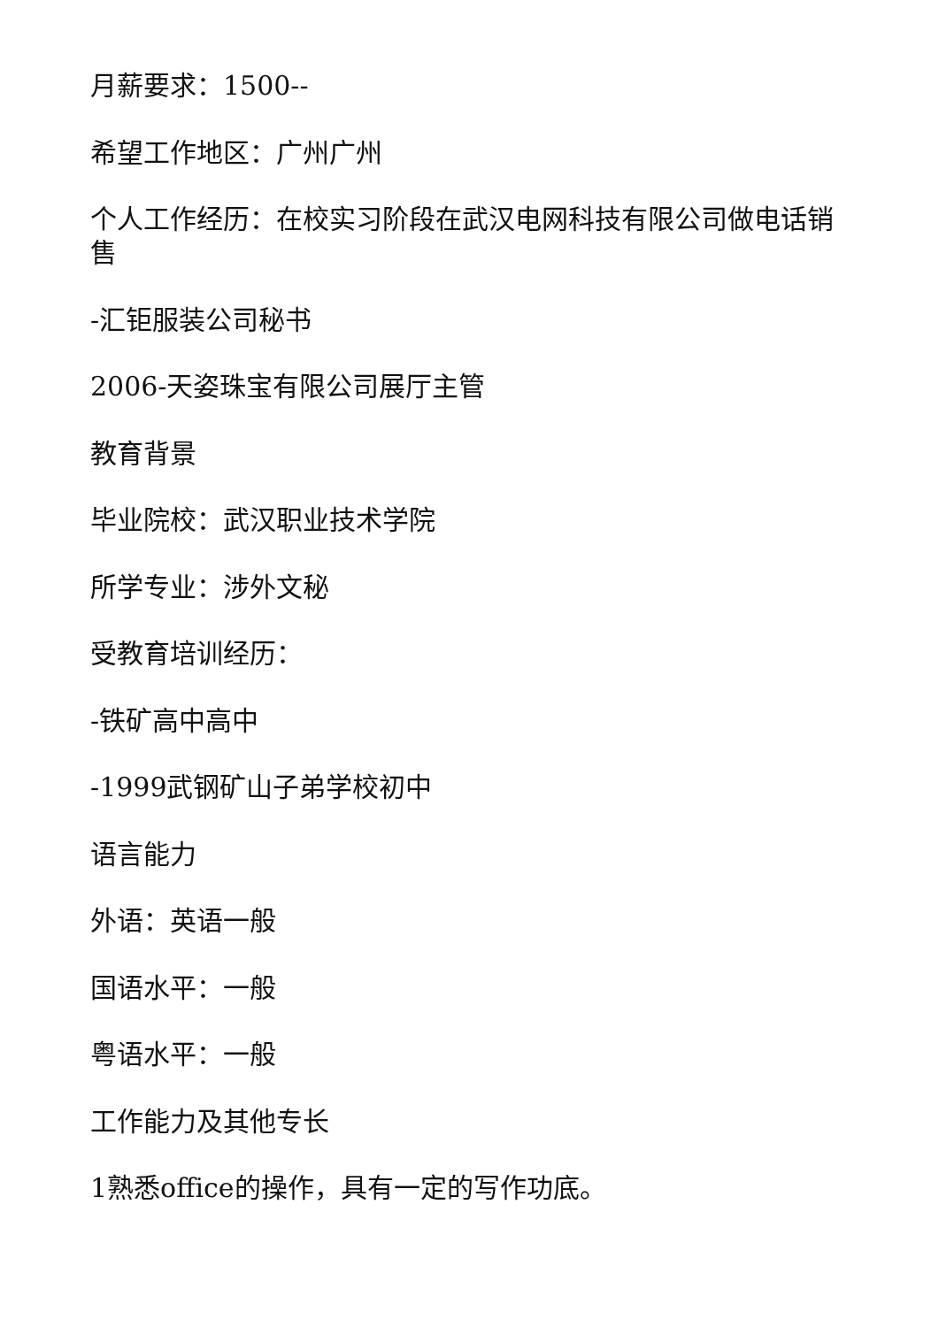月薪要求：1500--
希望工作地区：广州广州
个人工作经历：在校实习阶段在武汉电网科技有限公司做电话销售
-汇钜服装公司秘书
2006-天姿珠宝有限公司展厅主管
教育背景
毕业院校：武汉职业技术学院
所学专业：涉外文秘
受教育培训经历：
-铁矿高中高中
-1999武钢矿山子弟学校初中
语言能力
外语：英语一般
国语水平：一般
粤语水平：一般
工作能力及其他专长
1熟悉office的操作，具有一定的写作功底。